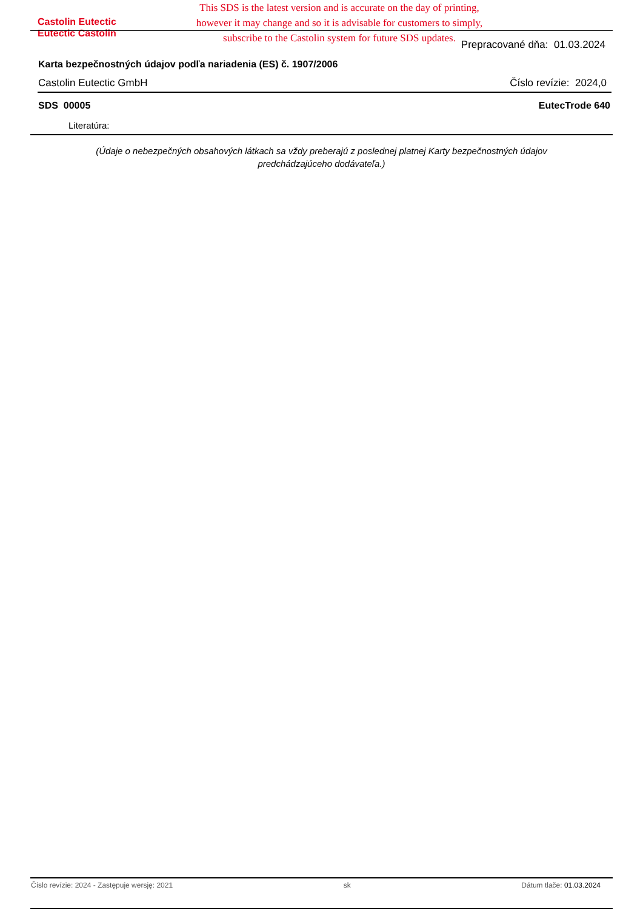This SDS is the latest version and is accurate on the day of printing, however it may change and so it is advisable for customers to simply, subscribe to the Castolin system for future SDS updates.
Castolin Eutectic
Eutectic Castolin
Prepracované dňa: 01.03.2024
Karta bezpečnostných údajov podľa nariadenia (ES) č. 1907/2006
Castolin Eutectic GmbH Číslo revízie: 2024,0
SDS 00005 EutecTrode 640
Literatúra:
(Údaje o nebezpečných obsahových látkach sa vždy preberajú z poslednej platnej Karty bezpečnostných údajov predchádzajúceho dodávateľa.)
Číslo revízie: 2024 - Zastępuje wersję: 2021 sk Dátum tlače: 01.03.2024